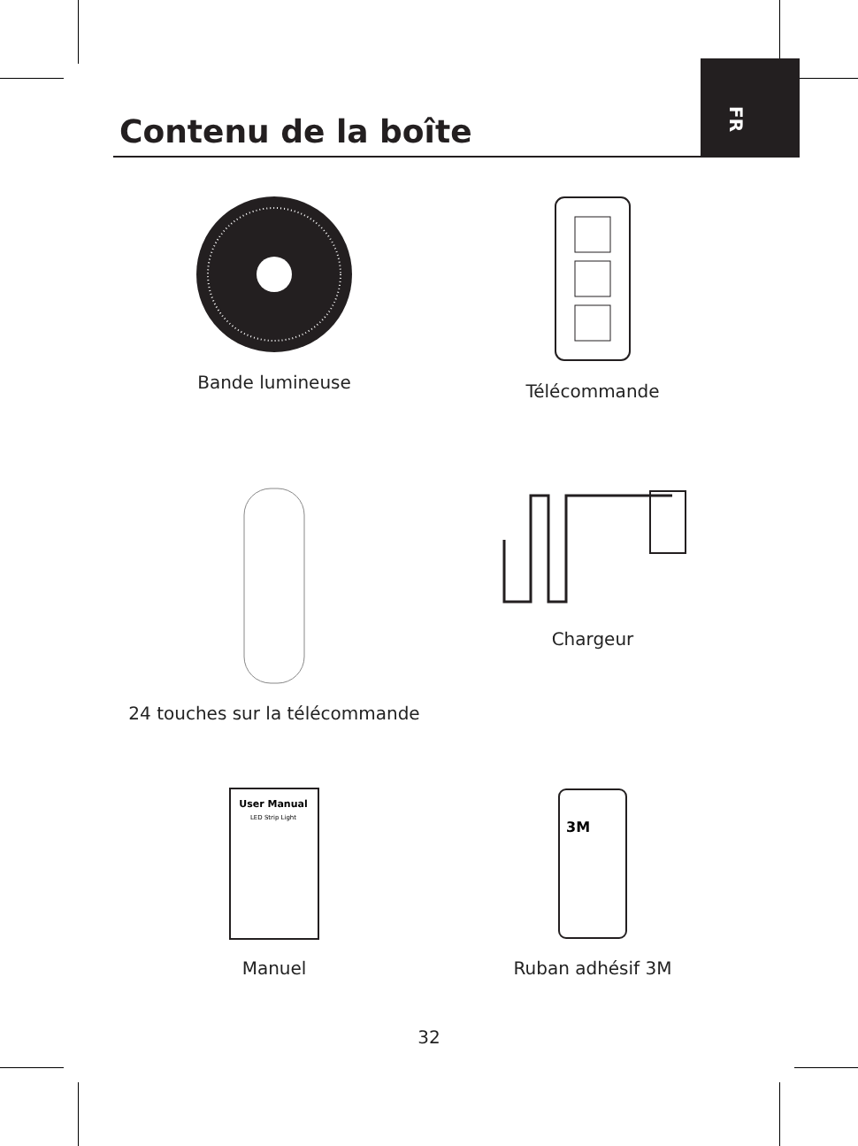FR
Contenu de la boîte
Bande lumineuse
Télécommande
24 touches sur la télécommande
Chargeur
User Manual
LED Strip Light
Manuel
3M
Ruban adhésif 3M
32